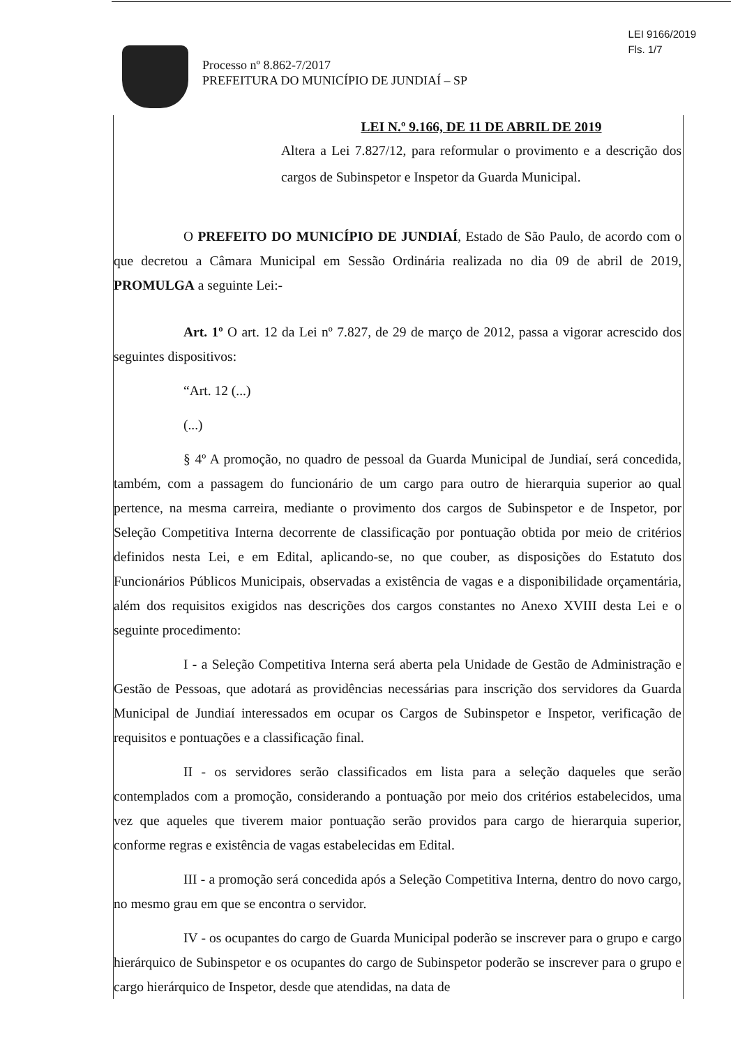LEI 9166/2019
Fls. 1/7
Processo nº 8.862-7/2017
PREFEITURA DO MUNICÍPIO DE JUNDIAÍ – SP
LEI N.º 9.166, DE 11 DE ABRIL DE 2019
Altera a Lei 7.827/12, para reformular o provimento e a descrição dos cargos de Subinspetor e Inspetor da Guarda Municipal.
O PREFEITO DO MUNICÍPIO DE JUNDIAÍ, Estado de São Paulo, de acordo com o que decretou a Câmara Municipal em Sessão Ordinária realizada no dia 09 de abril de 2019, PROMULGA a seguinte Lei:-
Art. 1º O art. 12 da Lei nº 7.827, de 29 de março de 2012, passa a vigorar acrescido dos seguintes dispositivos:
“Art. 12 (...)
(...)
§ 4º A promoção, no quadro de pessoal da Guarda Municipal de Jundiaí, será concedida, também, com a passagem do funcionário de um cargo para outro de hierarquia superior ao qual pertence, na mesma carreira, mediante o provimento dos cargos de Subinspetor e de Inspetor, por Seleção Competitiva Interna decorrente de classificação por pontuação obtida por meio de critérios definidos nesta Lei, e em Edital, aplicando-se, no que couber, as disposições do Estatuto dos Funcionários Públicos Municipais, observadas a existência de vagas e a disponibilidade orçamentária, além dos requisitos exigidos nas descrições dos cargos constantes no Anexo XVIII desta Lei e o seguinte procedimento:
I - a Seleção Competitiva Interna será aberta pela Unidade de Gestão de Administração e Gestão de Pessoas, que adotará as providências necessárias para inscrição dos servidores da Guarda Municipal de Jundiaí interessados em ocupar os Cargos de Subinspetor e Inspetor, verificação de requisitos e pontuações e a classificação final.
II - os servidores serão classificados em lista para a seleção daqueles que serão contemplados com a promoção, considerando a pontuação por meio dos critérios estabelecidos, uma vez que aqueles que tiverem maior pontuação serão providos para cargo de hierarquia superior, conforme regras e existência de vagas estabelecidas em Edital.
III - a promoção será concedida após a Seleção Competitiva Interna, dentro do novo cargo, no mesmo grau em que se encontra o servidor.
IV - os ocupantes do cargo de Guarda Municipal poderão se inscrever para o grupo e cargo hierárquico de Subinspetor e os ocupantes do cargo de Subinspetor poderão se inscrever para o grupo e cargo hierárquico de Inspetor, desde que atendidas, na data de